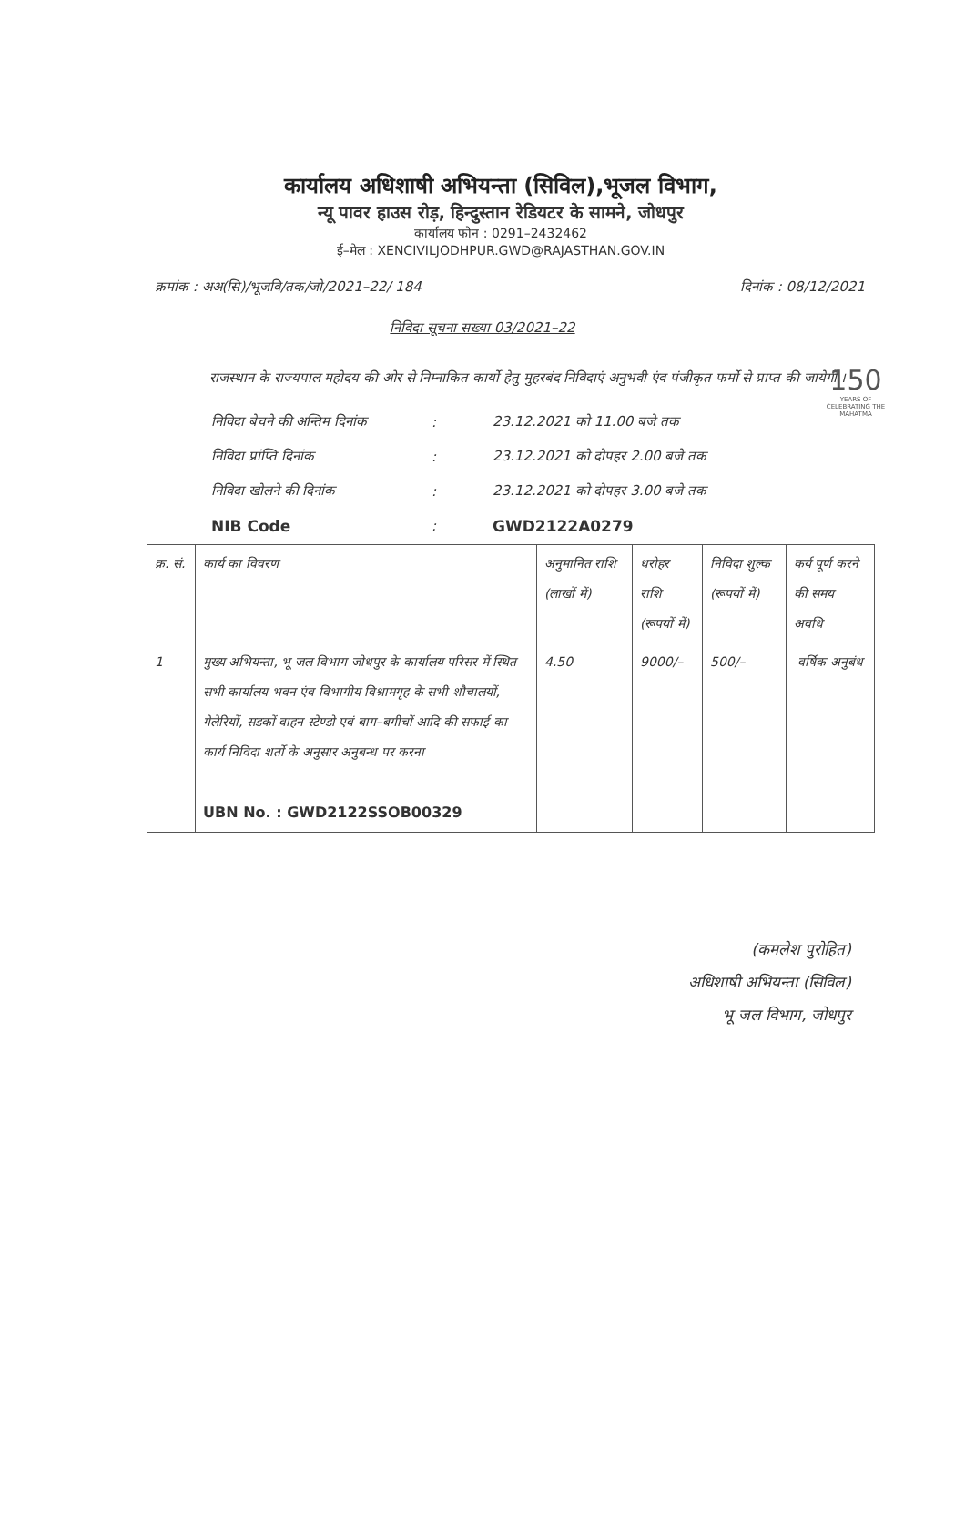150
YEARS OF CELEBRATING THE MAHATMA
कार्यालय अधिशाषी अभियन्ता (सिविल),भूजल विभाग,
न्यू पावर हाउस रोड़, हिन्दुस्तान रेडियटर के सामने, जोधपुर
कार्यालय फोन : 0291–2432462
ई–मेल : XENCIVILJODHPUR.GWD@RAJASTHAN.GOV.IN
क्रमांक : अअ(सि)/भूजवि/तक/जो/2021–22/ 184 दिनांक : 08/12/2021
निविदा सूचना सख्या 03/2021–22
राजस्थान के राज्यपाल महोदय की ओर से निम्नाकित कार्यो हेतु मुहरबंद निविदाएं अनुभवी एंव पंजीकृत फर्मो से प्राप्त की जायेगी ।
| निविदा बेचने की अन्तिम दिनांक | : | 23.12.2021 को 11.00 बजे तक |
| निविदा प्रांप्ति दिनांक | : | 23.12.2021 को दोपहर 2.00 बजे तक |
| निविदा खोलने की दिनांक | : | 23.12.2021 को दोपहर 3.00 बजे तक |
| NIB Code | : | GWD2122A0279 |
| क्र. सं. | कार्य का विवरण | अनुमानित राशि (लाखों में) | धरोहर राशि (रूपयों में) | निविदा शुल्क (रूपयों में) | कर्य पूर्ण करने की समय अवधि |
| --- | --- | --- | --- | --- | --- |
| 1 | मुख्य अभियन्ता, भू जल विभाग जोधपुर के कार्यालय परिसर में स्थित सभी कार्यालय भवन एंव विभागीय विश्रामगृह के सभी शौचालयों, गेलेरियों, सडकों वाहन स्टेण्डो एवं बाग–बगीचों आदि की सफाई का कार्य निविदा शर्तो के अनुसार अनुबन्ध पर करना UBN No. : GWD2122SSOB00329 | 4.50 | 9000/– | 500/– | वर्षिक अनुबंध |
(कमलेश पुरोहित)
अधिशाषी अभियन्ता (सिविल)
भू जल विभाग, जोधपुर